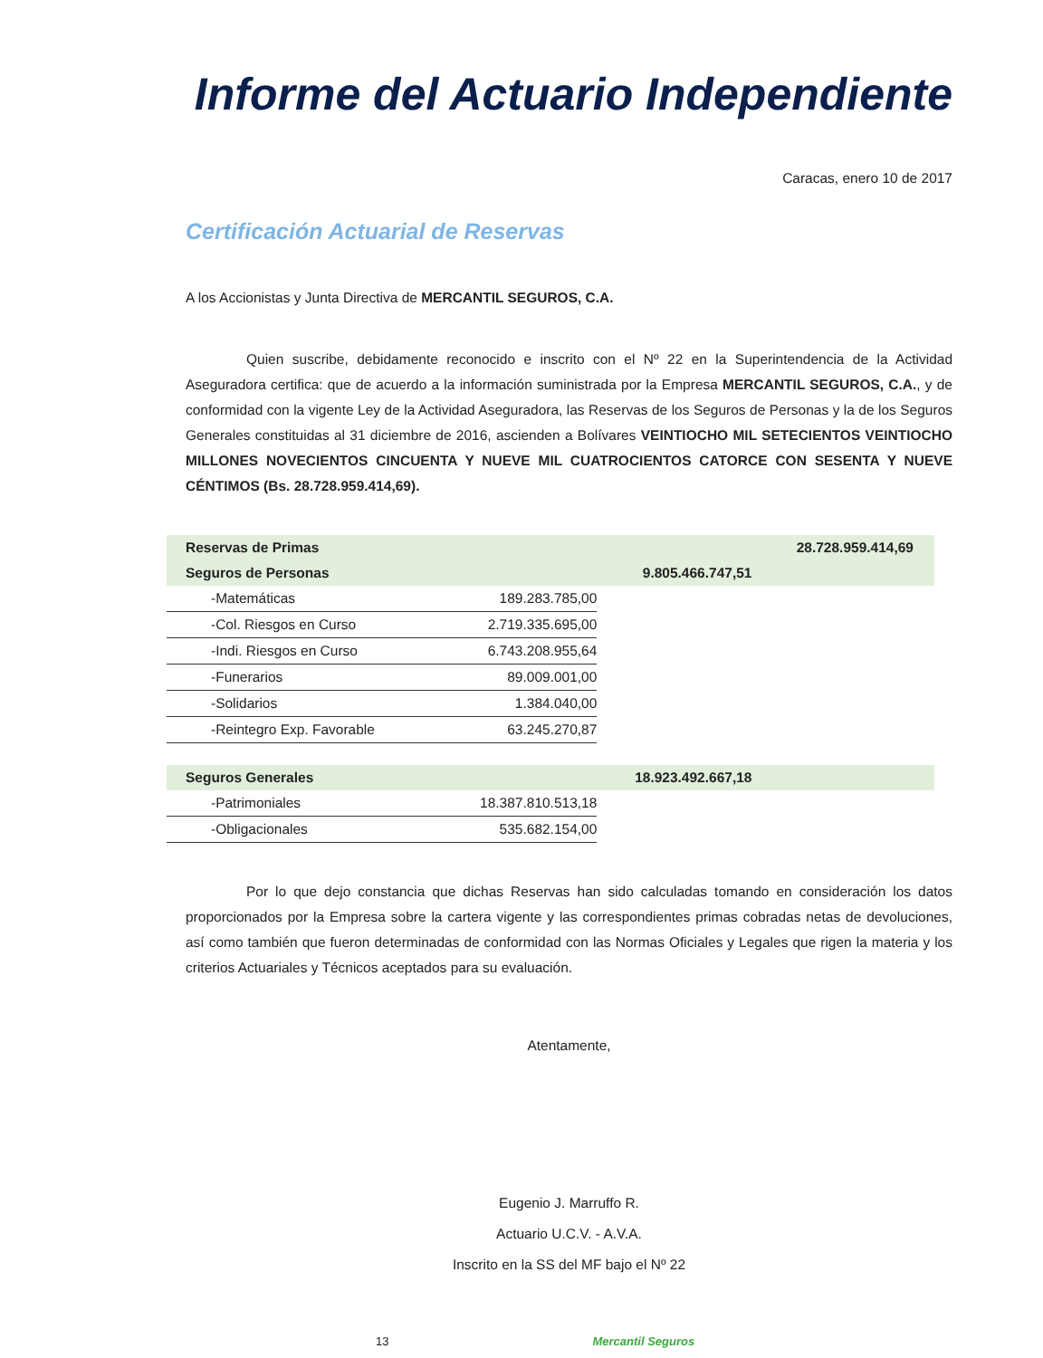Informe del Actuario Independiente
Caracas, enero 10 de 2017
Certificación Actuarial de Reservas
A los Accionistas y Junta Directiva de MERCANTIL SEGUROS, C.A.
Quien suscribe, debidamente reconocido e inscrito con el Nº 22 en la Superintendencia de la Actividad Aseguradora certifica: que de acuerdo a la información suministrada por la Empresa MERCANTIL SEGUROS, C.A., y de conformidad con la vigente Ley de la Actividad Aseguradora, las Reservas de los Seguros de Personas y la de los Seguros Generales constituidas al 31 diciembre de 2016, ascienden a Bolívares VEINTIOCHO MIL SETECIENTOS VEINTIOCHO MILLONES NOVECIENTOS CINCUENTA Y NUEVE MIL CUATROCIENTOS CATORCE CON SESENTA Y NUEVE CÉNTIMOS (Bs. 28.728.959.414,69).
| Reservas de Primas | | | 28.728.959.414,69 |
| Seguros de Personas | | 9.805.466.747,51 | |
| -Matemáticas | 189.283.785,00 | | |
| -Col. Riesgos en Curso | 2.719.335.695,00 | | |
| -Indi. Riesgos en Curso | 6.743.208.955,64 | | |
| -Funerarios | 89.009.001,00 | | |
| -Solidarios | 1.384.040,00 | | |
| -Reintegro Exp. Favorable | 63.245.270,87 | | |
| Seguros Generales | | 18.923.492.667,18 | |
| -Patrimoniales | 18.387.810.513,18 | | |
| -Obligacionales | 535.682.154,00 | | |
Por lo que dejo constancia que dichas Reservas han sido calculadas tomando en consideración los datos proporcionados por la Empresa sobre la cartera vigente y las correspondientes primas cobradas netas de devoluciones, así como también que fueron determinadas de conformidad con las Normas Oficiales y Legales que rigen la materia y los criterios Actuariales y Técnicos aceptados para su evaluación.
Atentamente,
Eugenio J. Marruffo R.
Actuario U.C.V. - A.V.A.
Inscrito en la SS del MF bajo el Nº 22
13 Mercantil Seguros